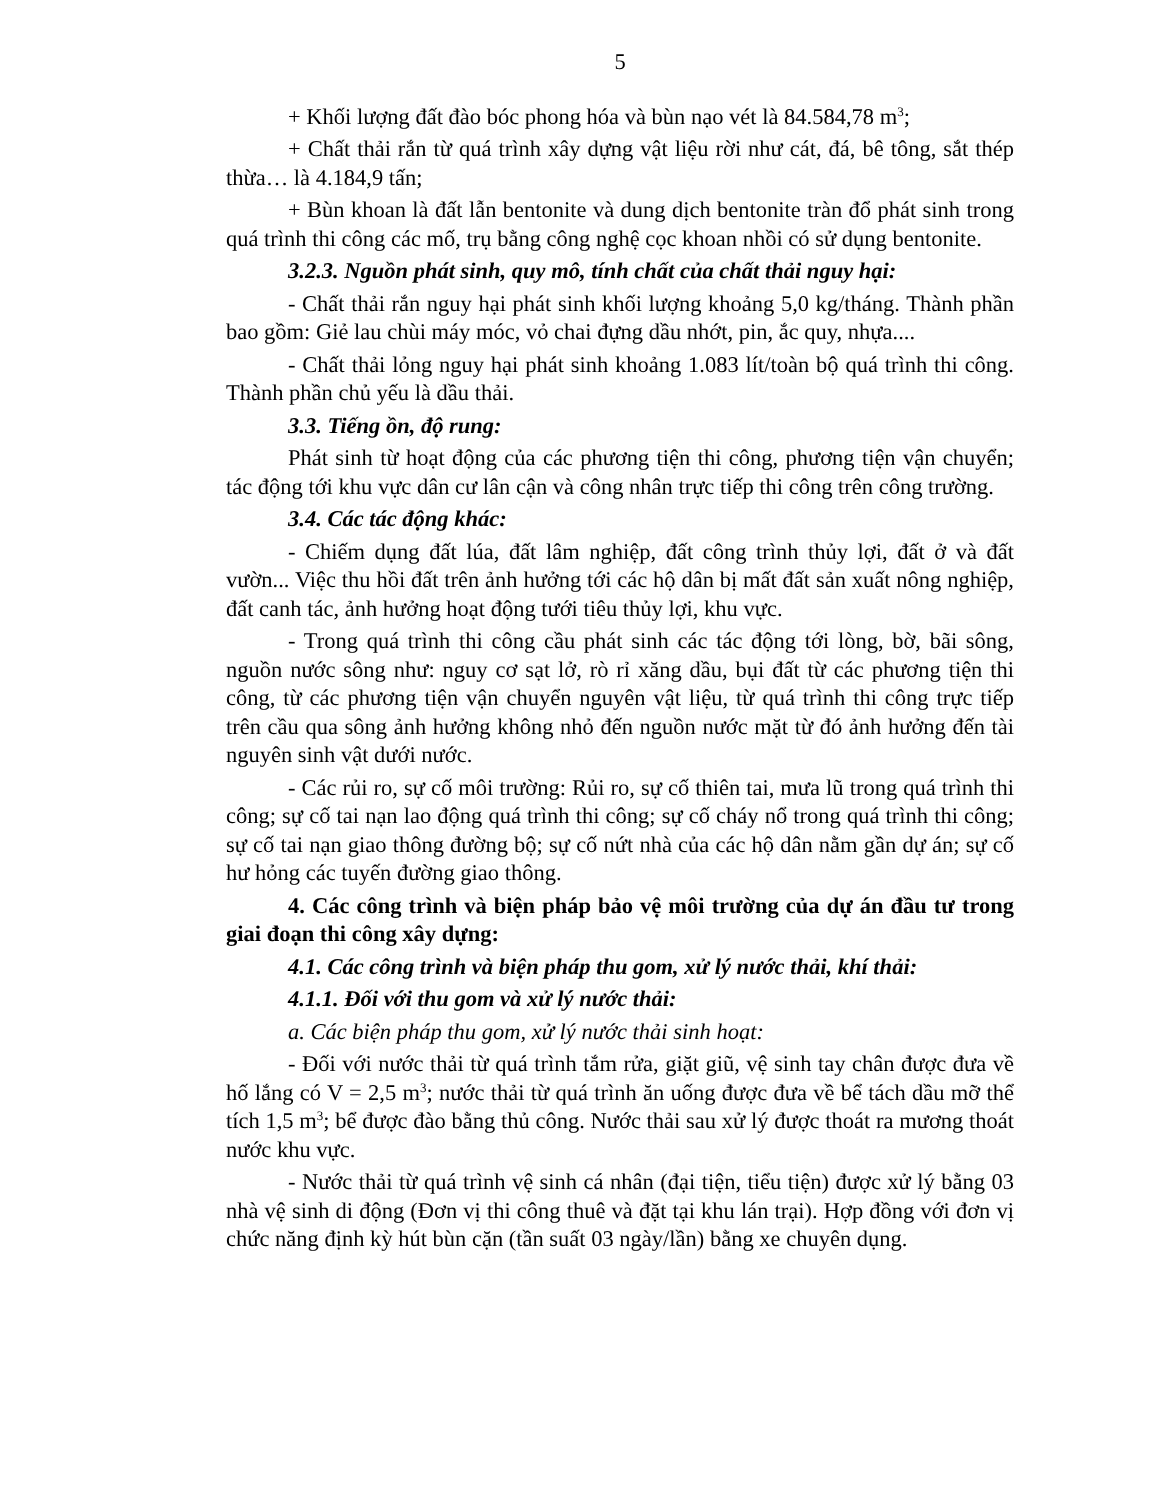5
+ Khối lượng đất đào bóc phong hóa và bùn nạo vét là 84.584,78 m<sup>3</sup>;
+ Chất thải rắn từ quá trình xây dựng vật liệu rời như cát, đá, bê tông, sắt thép thừa… là 4.184,9 tấn;
+ Bùn khoan là đất lẫn bentonite và dung dịch bentonite tràn đổ phát sinh trong quá trình thi công các mố, trụ bằng công nghệ cọc khoan nhồi có sử dụng bentonite.
3.2.3. Nguồn phát sinh, quy mô, tính chất của chất thải nguy hại:
- Chất thải rắn nguy hại phát sinh khối lượng khoảng 5,0 kg/tháng. Thành phần bao gồm: Giẻ lau chùi máy móc, vỏ chai đựng dầu nhớt, pin, ắc quy, nhựa....
- Chất thải lỏng nguy hại phát sinh khoảng 1.083 lít/toàn bộ quá trình thi công. Thành phần chủ yếu là dầu thải.
3.3. Tiếng ồn, độ rung:
Phát sinh từ hoạt động của các phương tiện thi công, phương tiện vận chuyển; tác động tới khu vực dân cư lân cận và công nhân trực tiếp thi công trên công trường.
3.4. Các tác động khác:
- Chiếm dụng đất lúa, đất lâm nghiệp, đất công trình thủy lợi, đất ở và đất vườn... Việc thu hồi đất trên ảnh hưởng tới các hộ dân bị mất đất sản xuất nông nghiệp, đất canh tác, ảnh hưởng hoạt động tưới tiêu thủy lợi, khu vực.
- Trong quá trình thi công cầu phát sinh các tác động tới lòng, bờ, bãi sông, nguồn nước sông như: nguy cơ sạt lở, rò rỉ xăng dầu, bụi đất từ các phương tiện thi công, từ các phương tiện vận chuyển nguyên vật liệu, từ quá trình thi công trực tiếp trên cầu qua sông ảnh hưởng không nhỏ đến nguồn nước mặt từ đó ảnh hưởng đến tài nguyên sinh vật dưới nước.
- Các rủi ro, sự cố môi trường: Rủi ro, sự cố thiên tai, mưa lũ trong quá trình thi công; sự cố tai nạn lao động quá trình thi công; sự cố cháy nổ trong quá trình thi công; sự cố tai nạn giao thông đường bộ; sự cố nứt nhà của các hộ dân nằm gần dự án; sự cố hư hỏng các tuyến đường giao thông.
4. Các công trình và biện pháp bảo vệ môi trường của dự án đầu tư trong giai đoạn thi công xây dựng:
4.1. Các công trình và biện pháp thu gom, xử lý nước thải, khí thải:
4.1.1. Đối với thu gom và xử lý nước thải:
a. Các biện pháp thu gom, xử lý nước thải sinh hoạt:
- Đối với nước thải từ quá trình tắm rửa, giặt giũ, vệ sinh tay chân được đưa về hố lắng có V = 2,5 m<sup>3</sup>; nước thải từ quá trình ăn uống được đưa về bể tách dầu mỡ thể tích 1,5 m<sup>3</sup>; bể được đào bằng thủ công. Nước thải sau xử lý được thoát ra mương thoát nước khu vực.
- Nước thải từ quá trình vệ sinh cá nhân (đại tiện, tiểu tiện) được xử lý bằng 03 nhà vệ sinh di động (Đơn vị thi công thuê và đặt tại khu lán trại). Hợp đồng với đơn vị chức năng định kỳ hút bùn cặn (tần suất 03 ngày/lần) bằng xe chuyên dụng.